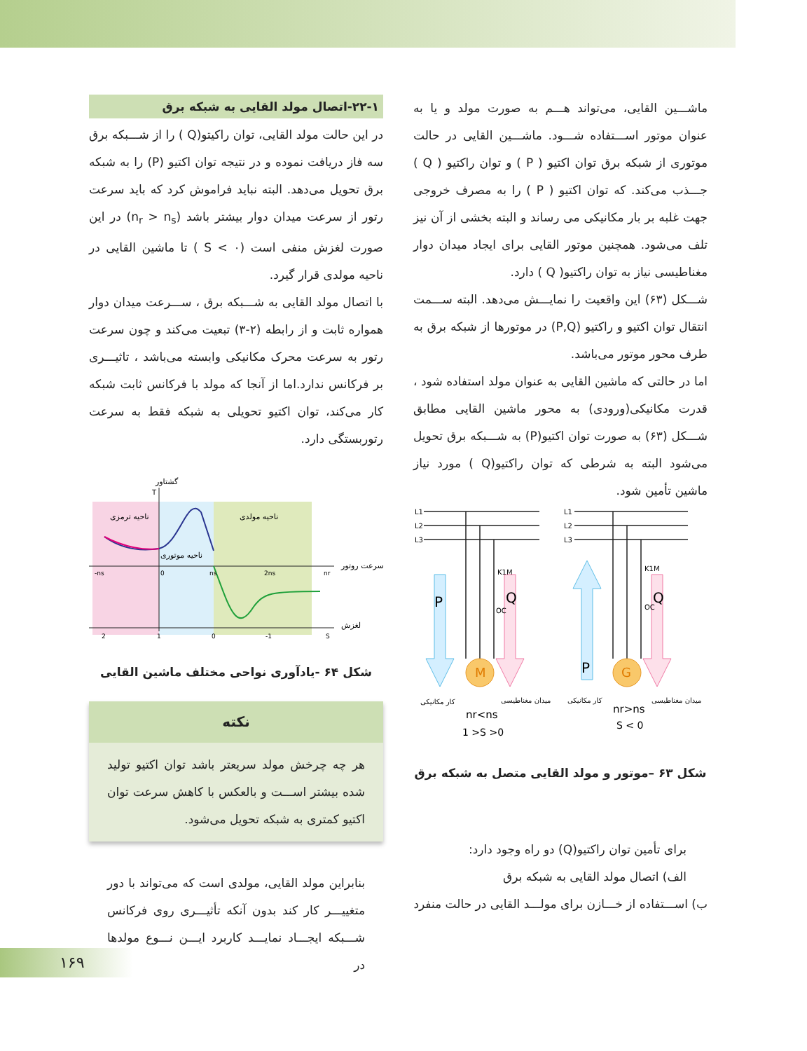ماشـــین القایی، می‌تواند هـــم به صورت مولد و یا به عنوان موتور اســـتفاده شـــود. ماشـــین القایی در حالت موتوری از شبکه برق توان اکتیو ( P ) و توان راکتیو ( Q ) جـــذب می‌کند. که توان اکتیو ( P ) را به مصرف خروجی جهت غلبه بر بار مکانیکی می رساند و البته بخشی از آن نیز تلف می‌شود. همچنین موتور القایی برای ایجاد میدان دوار مغناطیسی نیاز به توان راکتیو( Q ) دارد.
شـــکل (۶۳) این واقعیت را نمایـــش می‌دهد. البته ســـمت انتقال توان اکتیو و راکتیو (P,Q) در موتورها از شبکه برق به طرف محور موتور می‌باشد.
اما در حالتی که ماشین القایی به عنوان مولد استفاده شود ، قدرت مکانیکی(ورودی) به محور ماشین القایی مطابق شـــکل (۶۳) به صورت توان اکتیو(P) به شـــبکه برق تحویل می‌شود البته به شرطی که توان راکتیو(Q ) مورد نیاز ماشین تأمین شود.
M
G
P
P
Q
Q
L1
L2
L3
L1
L2
L3
K1M
K1M
OC
OC
کار مکانیکی
میدان مغناطیسی
کار مکانیکی
میدان مغناطیسی
nr<ns
1 >S >0
nr>ns
S < 0
شکل ۶۳ –موتور و مولد القایی متصل به شبکه برق
برای تأمین توان راکتیو(Q) دو راه وجود دارد:
الف) اتصال مولد القایی به شبکه برق
ب) اســـتفاده از خـــازن برای مولـــد القایی در حالت منفرد
۲۲-۱-اتصال مولد القایی به شبکه برق
در این حالت مولد القایی، توان راکیتو(Q ) را از شـــبکه برق سه فاز دریافت نموده و در نتیجه توان اکتیو (P) را به شبکه برق تحویل می‌دهد. البته نباید فراموش کرد که باید سرعت رتور از سرعت میدان دوار بیشتر باشد (n<sub>r</sub> > n<sub>s</sub>) در این صورت لغزش منفی است (S < ۰ ) تا ماشین القایی در ناحیه مولدی قرار گیرد.
با اتصال مولد القایی به شـــبکه برق ، ســـرعت میدان دوار همواره ثابت و از رابطه (۲-۳) تبعیت می‌کند و چون سرعت رتور به سرعت محرک مکانیکی وابسته می‌باشد ، تاثیـــری بر فرکانس ندارد.اما از آنجا که مولد با فرکانس ثابت شبکه کار می‌کند، توان اکتیو تحویلی به شبکه فقط به سرعت رتوربستگی دارد.
گشتاور
T
ناحیه ترمزی
ناحیه مولدی
ناحیه موتوری
سرعت روتور
لغزش
-ns
0
ns
2ns
nr
2
1
0
-1
S
شکل ۶۴ -یادآوری نواحی مختلف ماشین القایی
نکته
هر چه چرخش مولد سریعتر باشد توان اکتیو تولید شده بیشتر اســـت و بالعکس با کاهش سرعت توان اکتیو کمتری به شبکه تحویل می‌شود.
بنابراین مولد القایی، مولدی است که می‌تواند با دور متغییـــر کار کند بدون آنکه تأثیـــری روی فرکانس شـــبکه ایجـــاد نمایـــد کاربرد ایـــن نـــوع مولدها در
۱۶۹